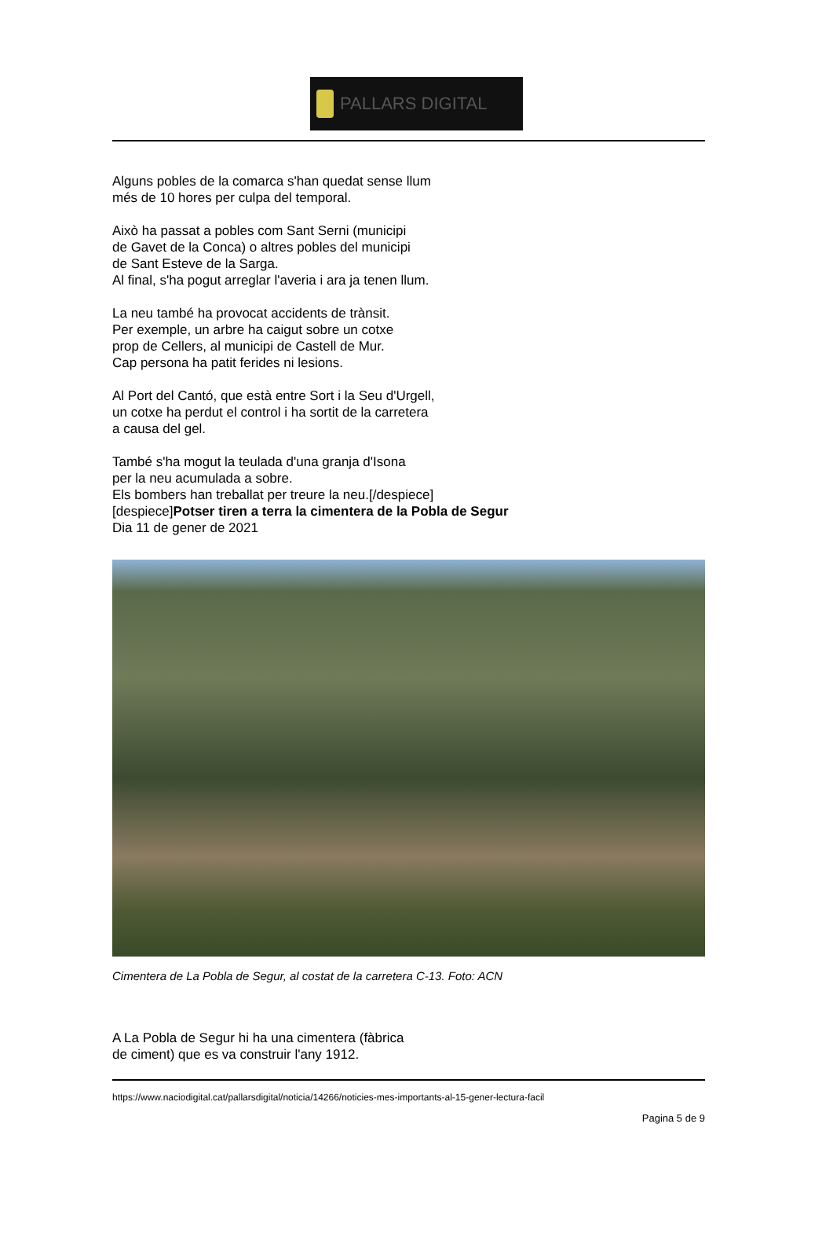PALLARS DIGITAL
Alguns pobles de la comarca s'han quedat sense llum
més de 10 hores per culpa del temporal.
Això ha passat a pobles com Sant Serni (municipi
de Gavet de la Conca) o altres pobles del municipi
de Sant Esteve de la Sarga.
Al final, s'ha pogut arreglar l'averia i ara ja tenen llum.
La neu també ha provocat accidents de trànsit.
Per exemple, un arbre ha caigut sobre un cotxe
prop de Cellers, al municipi de Castell de Mur.
Cap persona ha patit ferides ni lesions.
Al Port del Cantó, que està entre Sort i la Seu d'Urgell,
un cotxe ha perdut el control i ha sortit de la carretera
a causa del gel.
També s'ha mogut la teulada d'una granja d'Isona
per la neu acumulada a sobre.
Els bombers han treballat per treure la neu.[/despiece]
[despiece]Potser tiren a terra la cimentera de la Pobla de Segur
Dia 11 de gener de 2021
Cimentera de La Pobla de Segur, al costat de la carretera C-13. Foto: ACN
A La Pobla de Segur hi ha una cimentera (fàbrica
de ciment) que es va construir l'any 1912.
https://www.naciodigital.cat/pallarsdigital/noticia/14266/noticies-mes-importants-al-15-gener-lectura-facil
Pagina 5 de 9